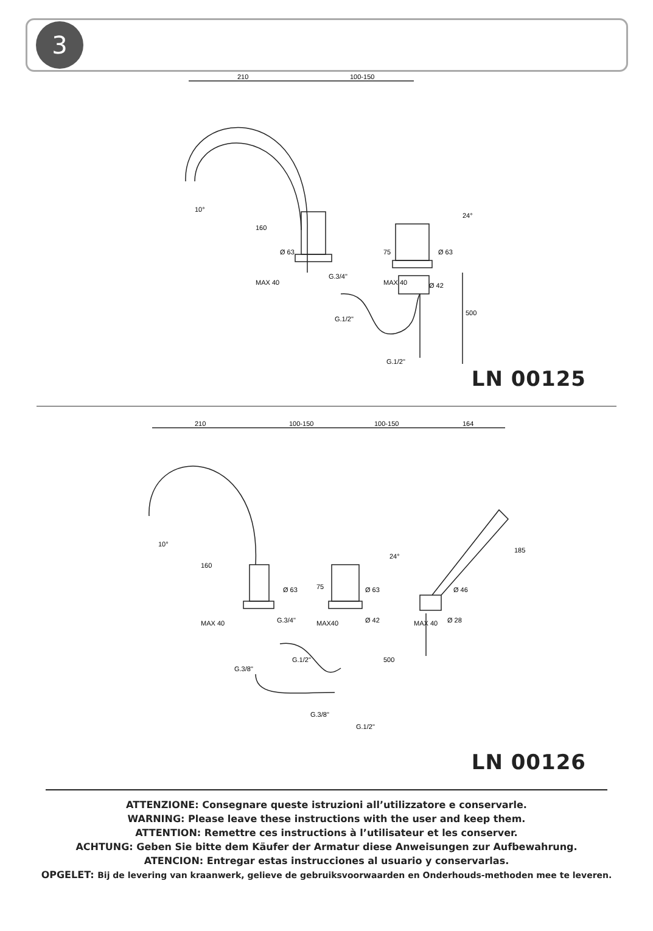3
210
100-150
Ø 63
Ø 63
G.3/4"
Ø 42
160
MAX 40
75
MAX 40
500
G.1/2"
G.1/2"
10°
24°
LN 00125
210
100-150
100-150
164
Ø 63
Ø 63
Ø 46
G.3/4"
Ø 42
Ø 28
160
MAX 40
75
MAX40
MAX 40
185
500
G.3/8"
G.1/2"
G.3/8"
G.1/2"
10°
24°
LN 00126
ATTENZIONE: Consegnare queste istruzioni all’utilizzatore e conservarle.
WARNING: Please leave these instructions with the user and keep them.
ATTENTION: Remettre ces instructions à l’utilisateur et les conserver.
ACHTUNG: Geben Sie bitte dem Käufer der Armatur diese Anweisungen zur Aufbewahrung.
ATENCION: Entregar estas instrucciones al usuario y conservarlas.
OPGELET: Bij de levering van kraanwerk, gelieve de gebruiksvoorwaarden en Onderhouds-methoden mee te leveren.